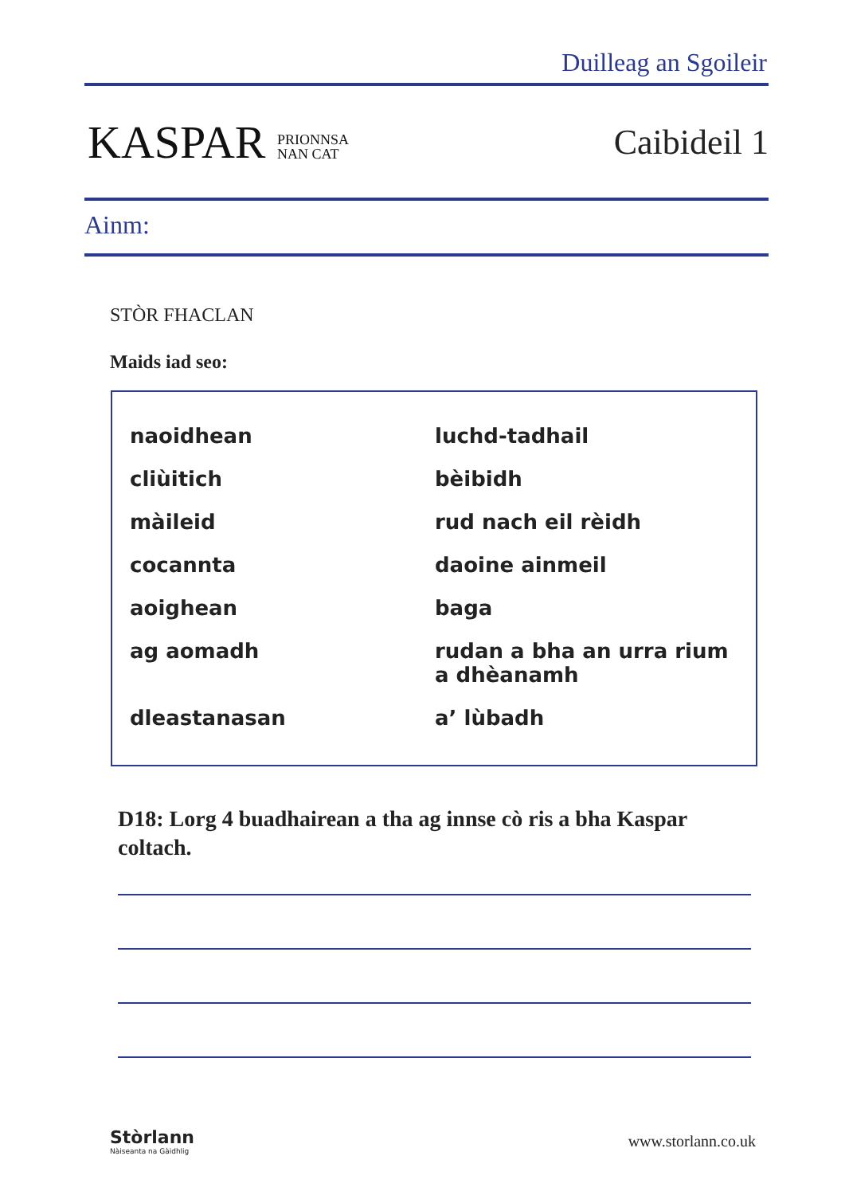Duilleag an Sgoileir
KASPAR PRIONNSA
NAN CAT
Caibideil 1
Ainm:
STÒR FHACLAN
Maids iad seo:
| naoidhean | luchd-tadhail |
| cliùitich | bèibidh |
| màileid | rud nach eil rèidh |
| cocannta | daoine ainmeil |
| aoighean | baga |
| ag aomadh | rudan a bha an urra rium a dhèanamh |
| dleastanasan | a’ lùbadh |
D18: Lorg 4 buadhairean a tha ag innse cò ris a bha Kaspar coltach.
Stòrlann
Nàiseanta na Gàidhlig
www.storlann.co.uk